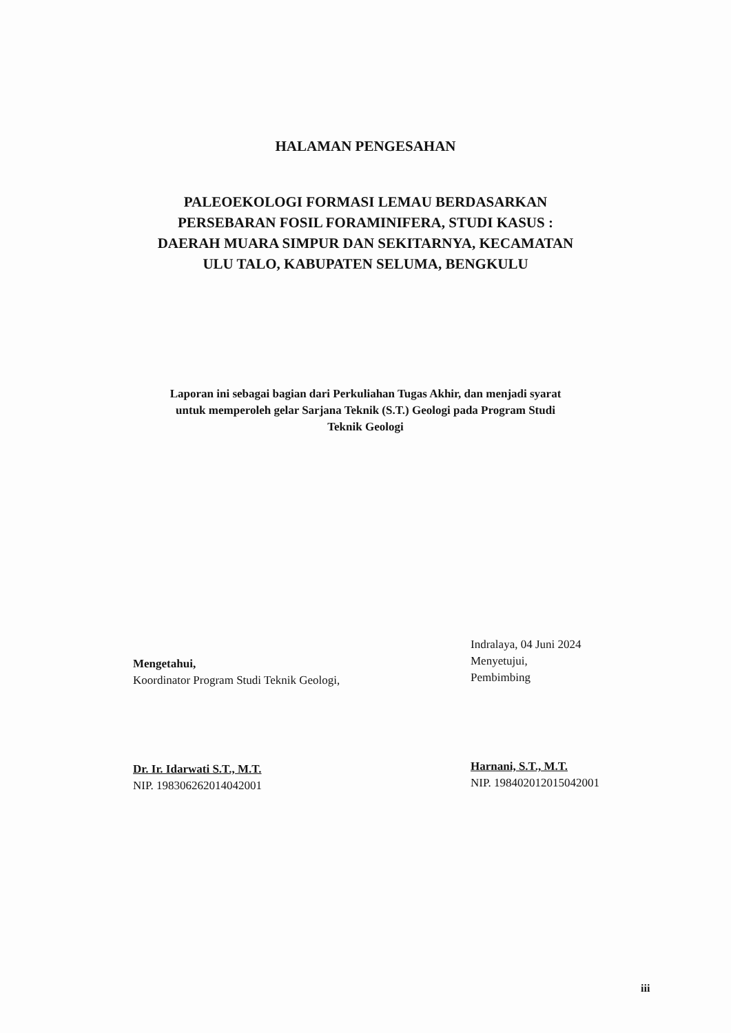HALAMAN PENGESAHAN
PALEOEKOLOGI FORMASI LEMAU BERDASARKAN
PERSEBARAN FOSIL FORAMINIFERA, STUDI KASUS :
DAERAH MUARA SIMPUR DAN SEKITARNYA, KECAMATAN
ULU TALO, KABUPATEN SELUMA, BENGKULU
Laporan ini sebagai bagian dari Perkuliahan Tugas Akhir, dan menjadi syarat
untuk memperoleh gelar Sarjana Teknik (S.T.) Geologi pada Program Studi
Teknik Geologi
Mengetahui,
Koordinator Program Studi Teknik Geologi,
Dr. Ir. Idarwati S.T., M.T.
NIP. 198306262014042001
Indralaya, 04 Juni 2024
Menyetujui,
Pembimbing
Harnani, S.T., M.T.
NIP. 198402012015042001
iii